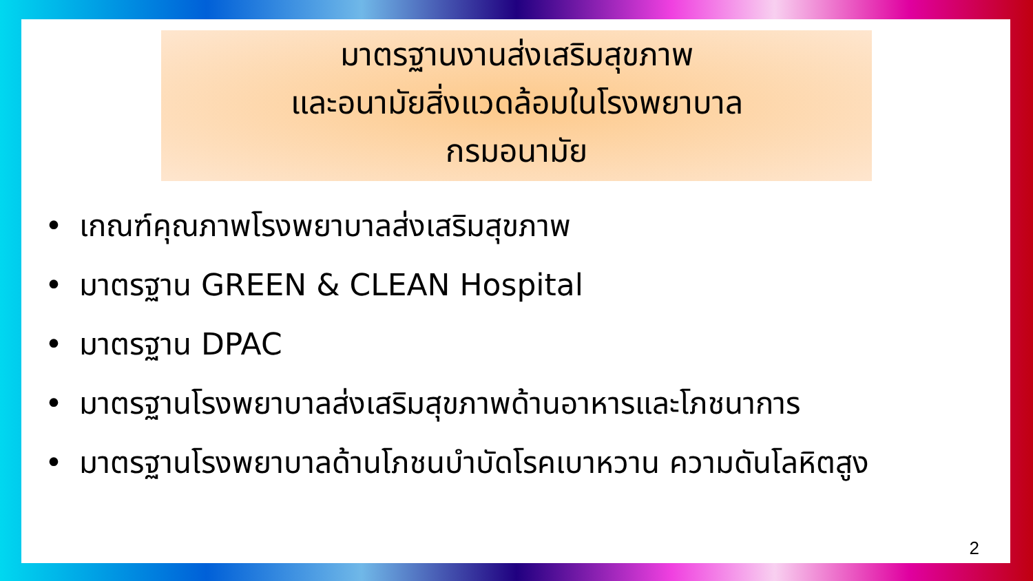มาตรฐานงานส่งเสริมสุขภาพ
และอนามัยสิ่งแวดล้อมในโรงพยาบาล
กรมอนามัย
• เกณฑ์คุณภาพโรงพยาบาลส่งเสริมสุขภาพ
• มาตรฐาน GREEN & CLEAN Hospital
• มาตรฐาน DPAC
• มาตรฐานโรงพยาบาลส่งเสริมสุขภาพด้านอาหารและโภชนาการ
• มาตรฐานโรงพยาบาลด้านโภชนบำบัดโรคเบาหวาน ความดันโลหิตสูง
2